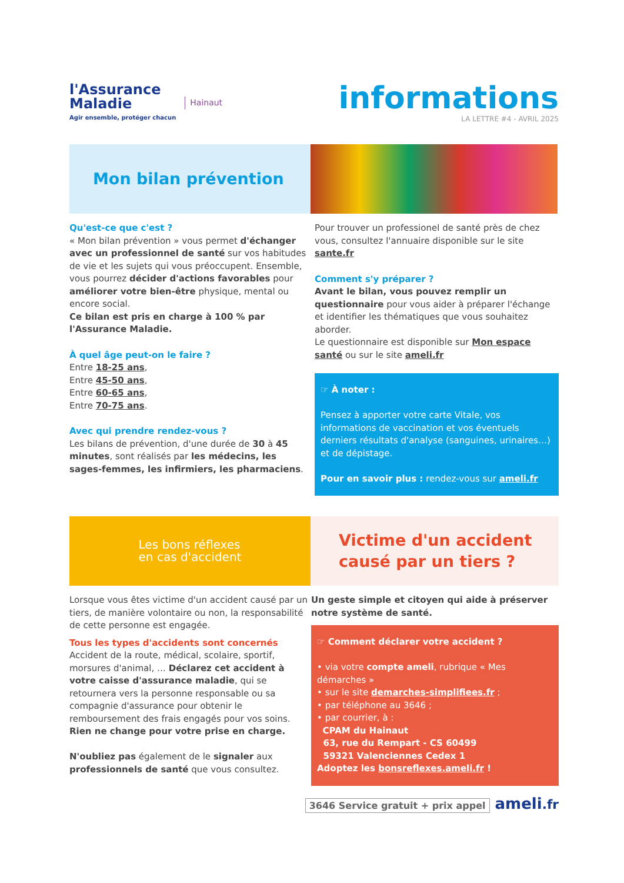l'Assurance
Maladie
Agir ensemble, protéger chacun
Hainaut
informations
LA LETTRE #4 - AVRIL 2025
Mon bilan prévention
Qu'est-ce que c'est ?
« Mon bilan prévention » vous permet d'échanger avec un professionnel de santé sur vos habitudes de vie et les sujets qui vous préoccupent. Ensemble, vous pourrez décider d'actions favorables pour améliorer votre bien-être physique, mental ou encore social.
Ce bilan est pris en charge à 100 % par l'Assurance Maladie.
À quel âge peut-on le faire ?
Entre 18-25 ans,
Entre 45-50 ans,
Entre 60-65 ans,
Entre 70-75 ans.
Avec qui prendre rendez-vous ?
Les bilans de prévention, d'une durée de 30 à 45 minutes, sont réalisés par les médecins, les sages-femmes, les infirmiers, les pharmaciens.
Pour trouver un professionel de santé près de chez vous, consultez l'annuaire disponible sur le site sante.fr
Comment s'y préparer ?
Avant le bilan, vous pouvez remplir un questionnaire pour vous aider à préparer l'échange et identifier les thématiques que vous souhaitez aborder.
Le questionnaire est disponible sur Mon espace santé ou sur le site ameli.fr
☞ À noter :
Pensez à apporter votre carte Vitale, vos informations de vaccination et vos éventuels derniers résultats d'analyse (sanguines, urinaires…) et de dépistage.
Pour en savoir plus : rendez-vous sur ameli.fr
Les bons réflexes
en cas d'accident
Victime d'un accident
causé par un tiers ?
Lorsque vous êtes victime d'un accident causé par un tiers, de manière volontaire ou non, la responsabilité de cette personne est engagée.
Tous les types d'accidents sont concernés
Accident de la route, médical, scolaire, sportif, morsures d'animal, … Déclarez cet accident à votre caisse d'assurance maladie, qui se retournera vers la personne responsable ou sa compagnie d'assurance pour obtenir le remboursement des frais engagés pour vos soins.
Rien ne change pour votre prise en charge.
N'oubliez pas également de le signaler aux professionnels de santé que vous consultez.
Un geste simple et citoyen qui aide à préserver notre système de santé.
☞ Comment déclarer votre accident ?
• via votre compte ameli, rubrique « Mes démarches »
• sur le site demarches-simplifiees.fr ;
• par téléphone au 3646 ;
• par courrier, à :
CPAM du Hainaut
63, rue du Rempart - CS 60499
59321 Valenciennes Cedex 1
Adoptez les bonsreflexes.ameli.fr !
3646 Service gratuit + prix appel ameli.fr